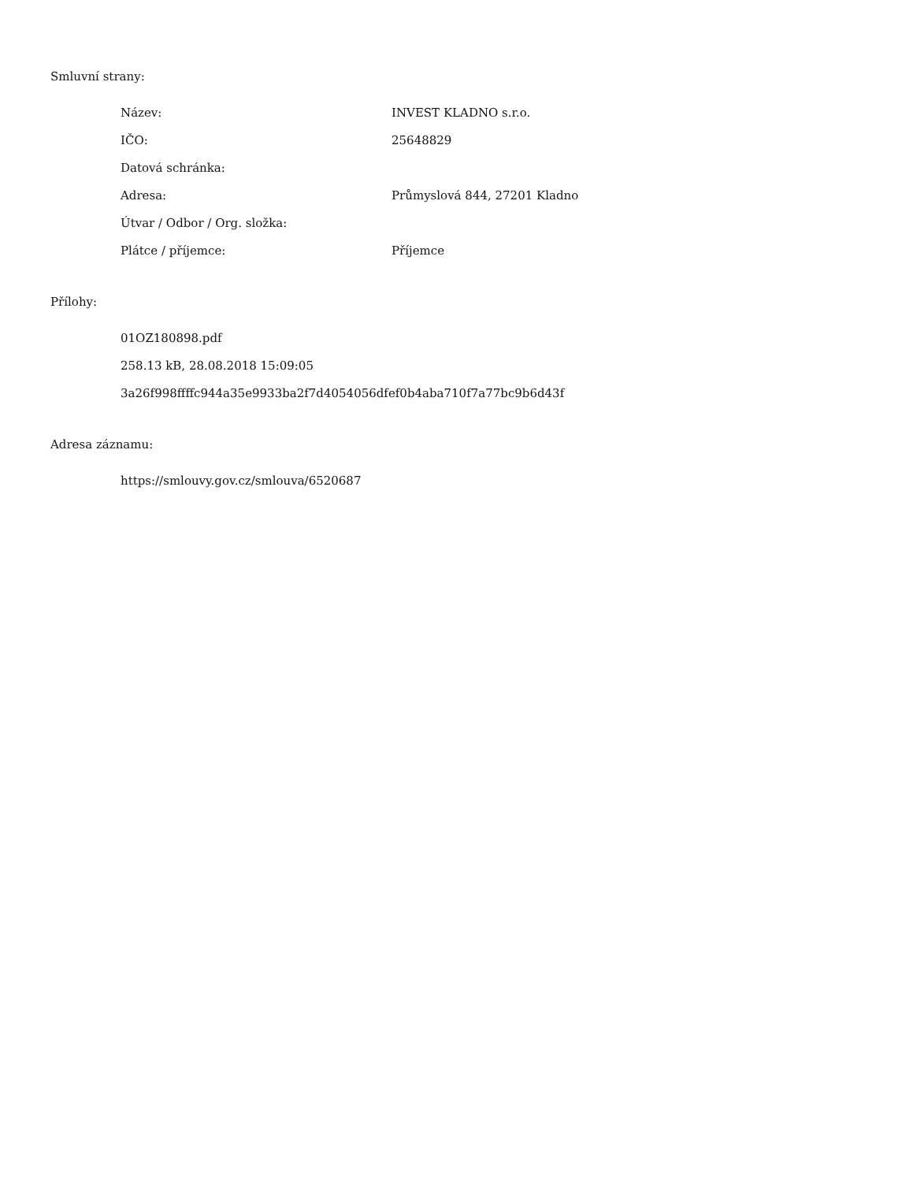Smluvní strany:
| Název: | INVEST KLADNO s.r.o. |
| IČO: | 25648829 |
| Datová schránka: | |
| Adresa: | Průmyslová 844, 27201 Kladno |
| Útvar / Odbor / Org. složka: | |
| Plátce / příjemce: | Příjemce |
Přílohy:
01OZ180898.pdf
258.13 kB, 28.08.2018 15:09:05
3a26f998ffffc944a35e9933ba2f7d4054056dfef0b4aba710f7a77bc9b6d43f
Adresa záznamu:
https://smlouvy.gov.cz/smlouva/6520687